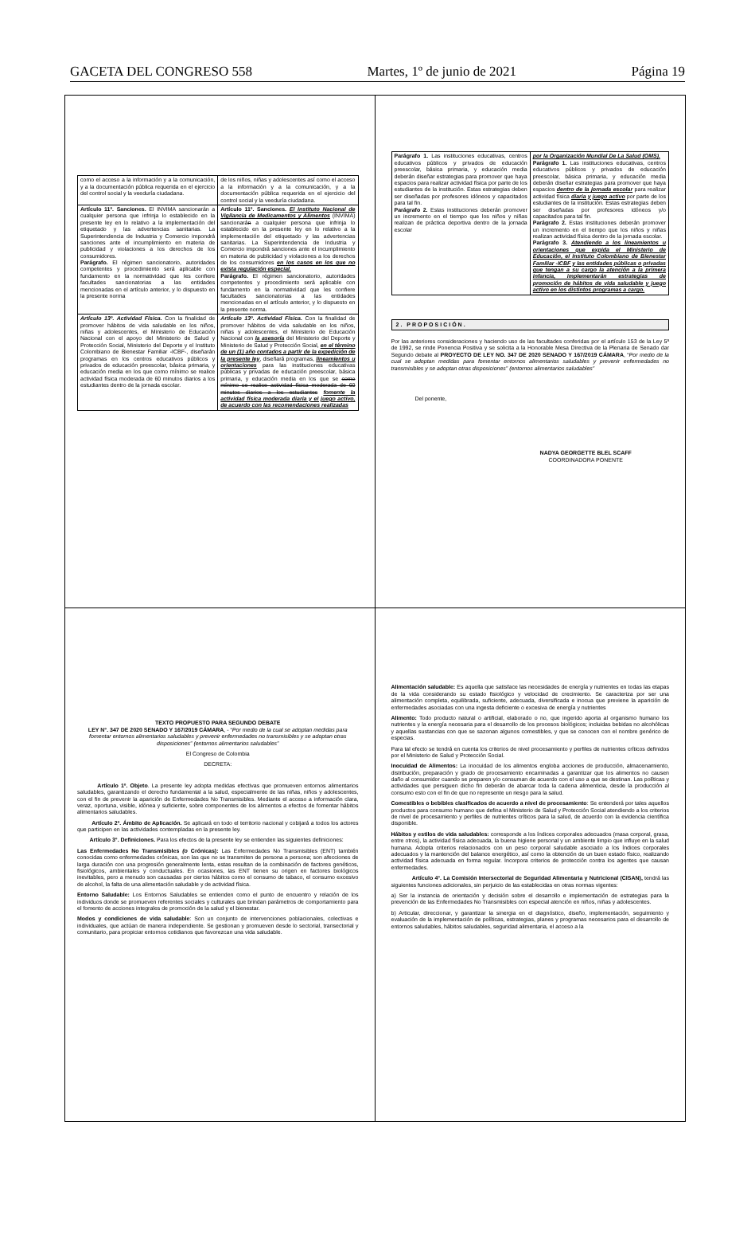GACETA DEL CONGRESO 558 Martes, 1º de junio de 2021 Página 19
| como el acceso a la información y a la comunicación, y a la documentación pública requerida en el ejercicio del control social y la veeduría ciudadana. | de los niños, niñas y adolescentes así como el acceso a la información y a la comunicación, y a la documentación pública requerida en el ejercicio del control social y la veeduría ciudadana. |
| Artículo 11º. Sanciones. El INVIMA sancionarán a cualquier persona que infrinja lo establecido en la presente ley en lo relativo a la implementación del etiquetado y las advertencias sanitarias. La Superintendencia de Industria y Comercio impondrá sanciones ante el incumplimiento en materia de publicidad y violaciones a los derechos de los consumidores. Parágrafo. El régimen sancionatorio, autoridades competentes y procedimiento será aplicable con fundamento en la normatividad que les confiere facultades sancionatorias a las entidades mencionadas en el artículo anterior, y lo dispuesto en la presente norma | Artículo 11º. Sanciones. El Instituto Nacional de Vigilancia de Medicamentos y Alimentos (INVIMA) sancionará n a cualquier persona que infrinja lo establecido en la presente ley en lo relativo a la implementación del etiquetado y las advertencias sanitarias. La Superintendencia de Industria y Comercio impondrá sanciones ante el incumplimiento en materia de publicidad y violaciones a los derechos de los consumidores en los casos en los que no exista regulación especial. Parágrafo. El régimen sancionatorio, autoridades competentes y procedimiento será aplicable con fundamento en la normatividad que les confiere facultades sancionatorias a las entidades mencionadas en el artículo anterior, y lo dispuesto en la presente norma. |
| Artículo 13º. Actividad Física. Con la finalidad de promover hábitos de vida saludable en los niños, niñas y adolescentes, el Ministerio de Educación Nacional con el apoyo del Ministerio de Salud y Protección Social, Ministerio del Deporte y el Instituto Colombiano de Bienestar Familiar -ICBF-, diseñarán programas en los centros educativos públicos y privados de educación preescolar, básica primaria, y educación media en los que como mínimo se realice actividad física moderada de 60 minutos diarios a los estudiantes dentro de la jornada escolar. | Artículo 13º. Actividad Física. Con la finalidad de promover hábitos de vida saludable en los niños, niñas y adolescentes, el Ministerio de Educación Nacional con la asesoría del Ministerio del Deporte y Ministerio de Salud y Protección Social, en el término de un (1) año contados a partir de la expedición de la presente ley , diseñará programas, lineamientos u orientaciones para las instituciones educativas públicas y privadas de educación preescolar, básica primaria, y educación media en los que se como mínimo se realice actividad física moderada de 60 minutos diarios a los estudiantes fomente la actividad física moderada diaria y el juego activo, de acuerdo con las recomendaciones realizadas |
| Parágrafo 1. Las instituciones educativas, centros educativos públicos y privados de educación preescolar, básica primaria, y educación media deberán diseñar estrategias para promover que haya espacios para realizar actividad física por parte de los estudiantes de la institución. Estas estrategias deben ser diseñadas por profesores idóneos y capacitados para tal fin. Parágrafo 2. Estas instituciones deberán promover un incremento en el tiempo que los niños y niñas realizan de práctica deportiva dentro de la jornada escolar | por la Organización Mundial De La Salud (OMS). Parágrafo 1. Las instituciones educativas, centros educativos públicos y privados de educación preescolar, básica primaria, y educación media deberán diseñar estrategias para promover que haya espacios dentro de la jornada escolar para realizar actividad física diaria y juego activo por parte de los estudiantes de la institución. Estas estrategias deben ser diseñadas por profesores idóneos y/o capacitados para tal fin. Parágrafo 2. Estas instituciones deberán promover un incremento en el tiempo que los niños y niñas realizan actividad física dentro de la jornada escolar. Parágrafo 3. Atendiendo a los lineamientos u orientaciones que expida el Ministerio de Educación, el Instituto Colombiano de Bienestar Familiar -ICBF y las entidades públicas o privadas que tengan a su cargo la atención a la primera infancia, implementarán estrategias de promoción de hábitos de vida saludable y juego activo en los distintos programas a cargo. |
2. PROPOSICIÓN.
Por las anteriores consideraciones y haciendo uso de las facultades conferidas por el artículo 153 de la Ley 5ª de 1992, se rinde Ponencia Positiva y se solicita a la Honorable Mesa Directiva de la Plenaria de Senado dar Segundo debate al PROYECTO DE LEY NO. 347 DE 2020 SENADO Y 167/2019 CÁMARA, “Por medio de la cual se adoptan medidas para fomentar entornos alimentarios saludables y prevenir enfermedades no transmisibles y se adoptan otras disposiciones” (entornos alimentarios saludables”
Del ponente,
NADYA GEORGETTE BLEL SCAFF
COORDINADORA PONENTE
TEXTO PROPUESTO PARA SEGUNDO DEBATE
LEY N°. 347 DE 2020 SENADO Y 167/2019 CÁMARA, - “Por medio de la cual se adoptan medidas para fomentar entornos alimentarios saludables y prevenir enfermedades no transmisibles y se adoptan otras disposiciones” (entornos alimentarios saludables”
El Congreso de Colombia
DECRETA:
Artículo 1º. Objeto. La presente ley adopta medidas efectivas que promueven entornos alimentarios saludables, garantizando el derecho fundamental a la salud, especialmente de las niñas, niños y adolescentes, con el fin de prevenir la aparición de Enfermedades No Transmisibles. Mediante el acceso a información clara, veraz, oportuna, visible, idónea y suficiente, sobre componentes de los alimentos a efectos de fomentar hábitos alimentarios saludables.
Artículo 2º. Ámbito de Aplicación. Se aplicará en todo el territorio nacional y cobijará a todos los actores que participen en las actividades contempladas en la presente ley.
Artículo 3°. Definiciones. Para los efectos de la presente ley se entienden las siguientes definiciones:
Las Enfermedades No Transmisibles (o Crónicas): Las Enfermedades No Transmisibles (ENT) también conocidas como enfermedades crónicas, son las que no se transmiten de persona a persona; son afecciones de larga duración con una progresión generalmente lenta, estas resultan de la combinación de factores genéticos, fisiológicos, ambientales y conductuales. En ocasiones, las ENT tienen su origen en factores biológicos inevitables, pero a menudo son causadas por ciertos hábitos como el consumo de tabaco, el consumo excesivo de alcohol, la falta de una alimentación saludable y de actividad física.
Entorno Saludable: Los Entornos Saludables se entienden como el punto de encuentro y relación de los individuos donde se promueven referentes sociales y culturales que brindan parámetros de comportamiento para el fomento de acciones integrales de promoción de la salud y el bienestar.
Modos y condiciones de vida saludable: Son un conjunto de intervenciones poblacionales, colectivas e individuales, que actúan de manera independiente. Se gestionan y promueven desde lo sectorial, transectorial y comunitario, para propiciar entornos cotidianos que favorezcan una vida saludable.
Alimentación saludable: Es aquella que satisface las necesidades de energía y nutrientes en todas las etapas de la vida considerando su estado fisiológico y velocidad de crecimiento. Se caracteriza por ser una alimentación completa, equilibrada, suficiente, adecuada, diversificada e inocua que previene la aparición de enfermedades asociadas con una ingesta deficiente o excesiva de energía y nutrientes
Alimento: Todo producto natural o artificial, elaborado o no, que ingerido aporta al organismo humano los nutrientes y la energía necesaria para el desarrollo de los procesos biológicos; incluidas bebidas no alcohólicas y aquellas sustancias con que se sazonan algunos comestibles, y que se conocen con el nombre genérico de especias.
Para tal efecto se tendrá en cuenta los criterios de nivel procesamiento y perfiles de nutrientes críticos definidos por el Ministerio de Salud y Protección Social.
Inocuidad de Alimentos: La inocuidad de los alimentos engloba acciones de producción, almacenamiento, distribución, preparación y grado de procesamiento encaminadas a garantizar que los alimentos no causen daño al consumidor cuando se preparen y/o consuman de acuerdo con el uso a que se destinan. Las políticas y actividades que persiguen dicho fin deberán de abarcar toda la cadena alimenticia, desde la producción al consumo esto con el fin de que no represente un riesgo para la salud.
Comestibles o bebibles clasificados de acuerdo a nivel de procesamiento: Se entenderá por tales aquellos productos para consumo humano que defina el Ministerio de Salud y Protección Social atendiendo a los criterios de nivel de procesamiento y perfiles de nutrientes críticos para la salud, de acuerdo con la evidencia científica disponible.
Hábitos y estilos de vida saludables: corresponde a los índices corporales adecuados (masa corporal, grasa, entre otros), la actividad física adecuada, la buena higiene personal y un ambiente limpio que influye en la salud humana. Adopta criterios relacionados con un peso corporal saludable asociado a los índices corporales adecuados y la mantención del balance energético, así como la obtención de un buen estado físico, realizando actividad física adecuada en forma regular. Incorpora criterios de protección contra los agentes que causan enfermedades.
Artículo 4°. La Comisión Intersectorial de Seguridad Alimentaria y Nutricional (CISAN), tendrá las siguientes funciones adicionales, sin perjuicio de las establecidas en otras normas vigentes:
a) Ser la instancia de orientación y decisión sobre el desarrollo e implementación de estrategias para la prevención de las Enfermedades No Transmisibles con especial atención en niños, niñas y adolescentes.
b) Articular, direccionar, y garantizar la sinergia en el diagnóstico, diseño, implementación, seguimiento y evaluación de la implementación de políticas, estrategias, planes y programas necesarios para el desarrollo de entornos saludables, hábitos saludables, seguridad alimentaria, el acceso a la